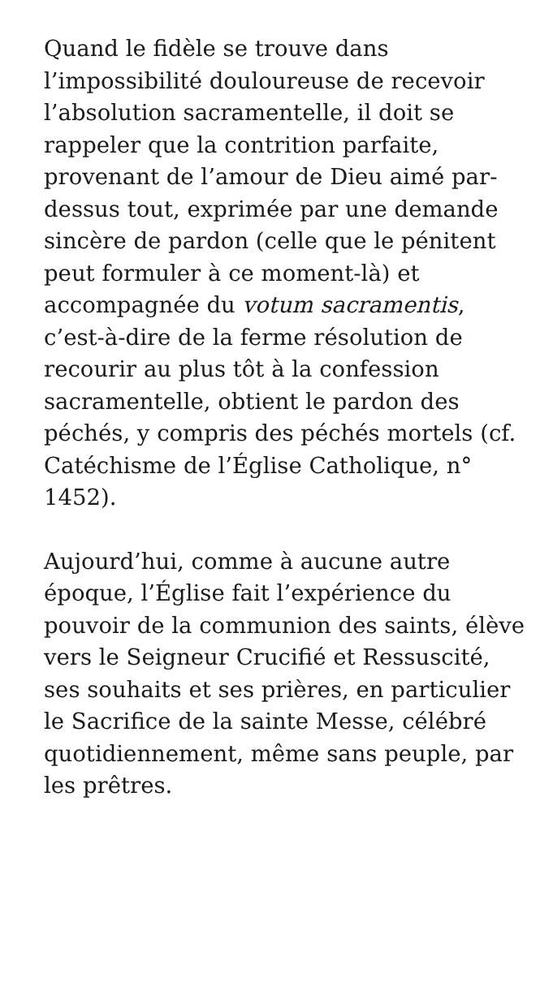Quand le fidèle se trouve dans l’impossibilité douloureuse de recevoir l’absolution sacramentelle, il doit se rappeler que la contrition parfaite, provenant de l’amour de Dieu aimé par-dessus tout, exprimée par une demande sincère de pardon (celle que le pénitent peut formuler à ce moment-là) et accompagnée du votum sacramentis, c’est-à-dire de la ferme résolution de recourir au plus tôt à la confession sacramentelle, obtient le pardon des péchés, y compris des péchés mortels (cf. Catéchisme de l’Église Catholique, n° 1452).
Aujourd’hui, comme à aucune autre époque, l’Église fait l’expérience du pouvoir de la communion des saints, élève vers le Seigneur Crucifié et Ressuscité, ses souhaits et ses prières, en particulier le Sacrifice de la sainte Messe, célébré quotidiennement, même sans peuple, par les prêtres.